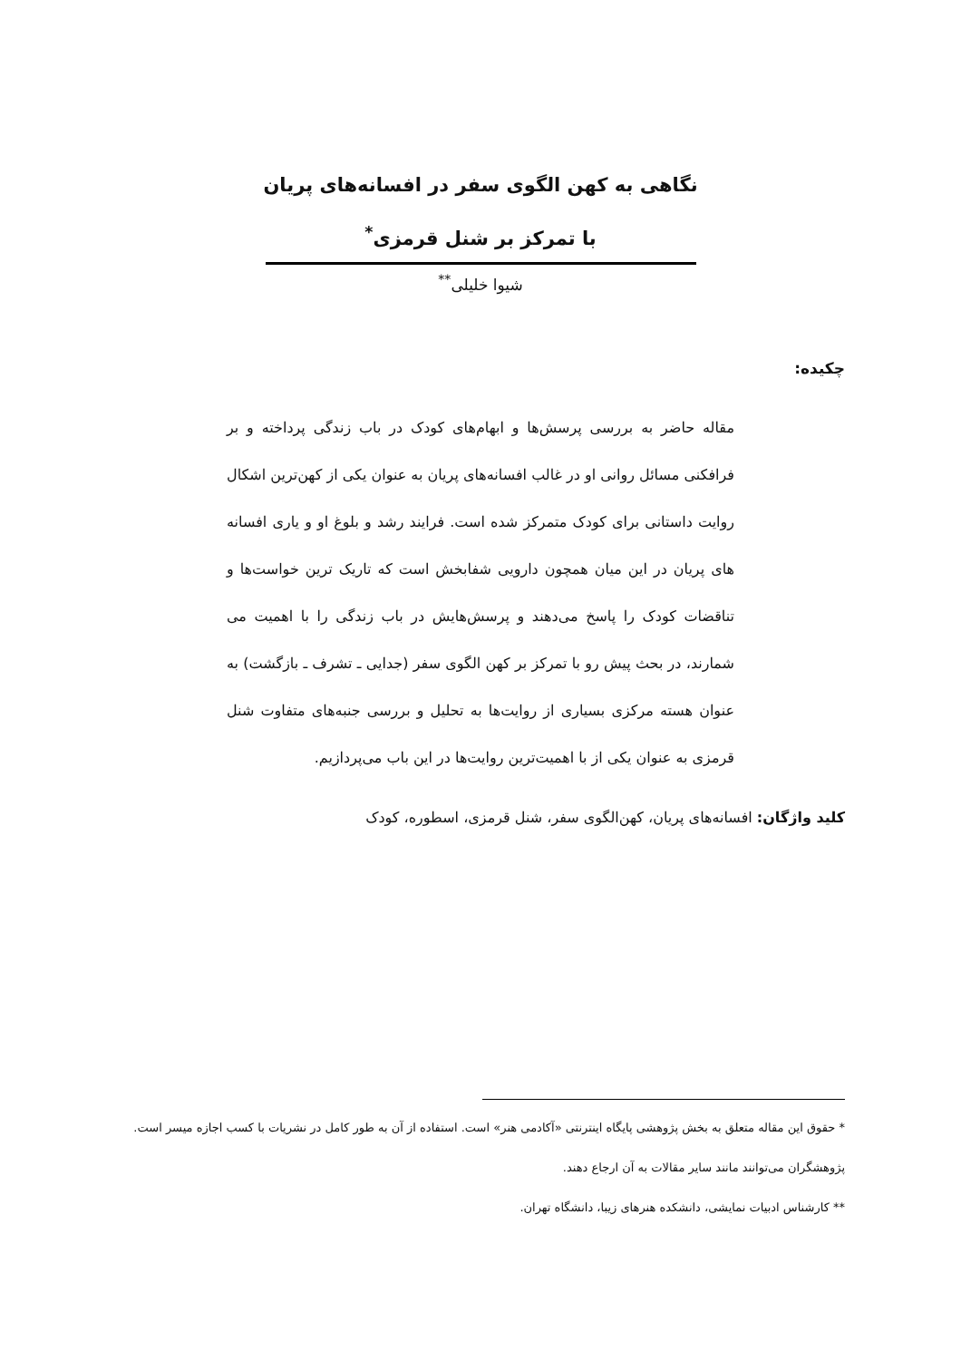نگاهی به کهن الگوی سفر در افسانه‌های پریان
با تمرکز بر شنل قرمزی<sup>*</sup>
شیوا خلیلی<sup>**</sup>
چکیده:
مقاله حاضر به بررسی پرسش‌ها و ابهام‌های کودک در باب زندگی پرداخته و بر فرافکنی مسائل روانی او در غالب افسانه‌های پریان به عنوان یکی از کهن‌ترین اشکال روایت داستانی برای کودک متمرکز شده است. فرایند رشد و بلوغ او و یاری افسانه های پریان در این میان همچون دارویی شفابخش است که تاریک ترین خواست‌ها و تناقضات کودک را پاسخ می‌دهند و پرسش‌هایش در باب زندگی را با اهمیت می شمارند، در بحث پیش رو با تمرکز بر کهن الگوی سفر (جدایی ـ تشرف ـ بازگشت) به عنوان هسته مرکزی بسیاری از روایت‌ها به تحلیل و بررسی جنبه‌های متفاوت شنل قرمزی به عنوان یکی از با اهمیت‌ترین روایت‌ها در این باب می‌پردازیم.
کلید واژگان: افسانه‌های پریان، کهن‌الگوی سفر، شنل قرمزی، اسطوره، کودک
* حقوق این مقاله متعلق به بخش پژوهشی پایگاه اینترنتی «آکادمی هنر» است. استفاده از آن به طور کامل در نشریات با کسب اجازه میسر است. پژوهشگران می‌توانند مانند سایر مقالات به آن ارجاع دهند.
** کارشناس ادبیات نمایشی، دانشکده هنرهای زیبا، دانشگاه تهران.